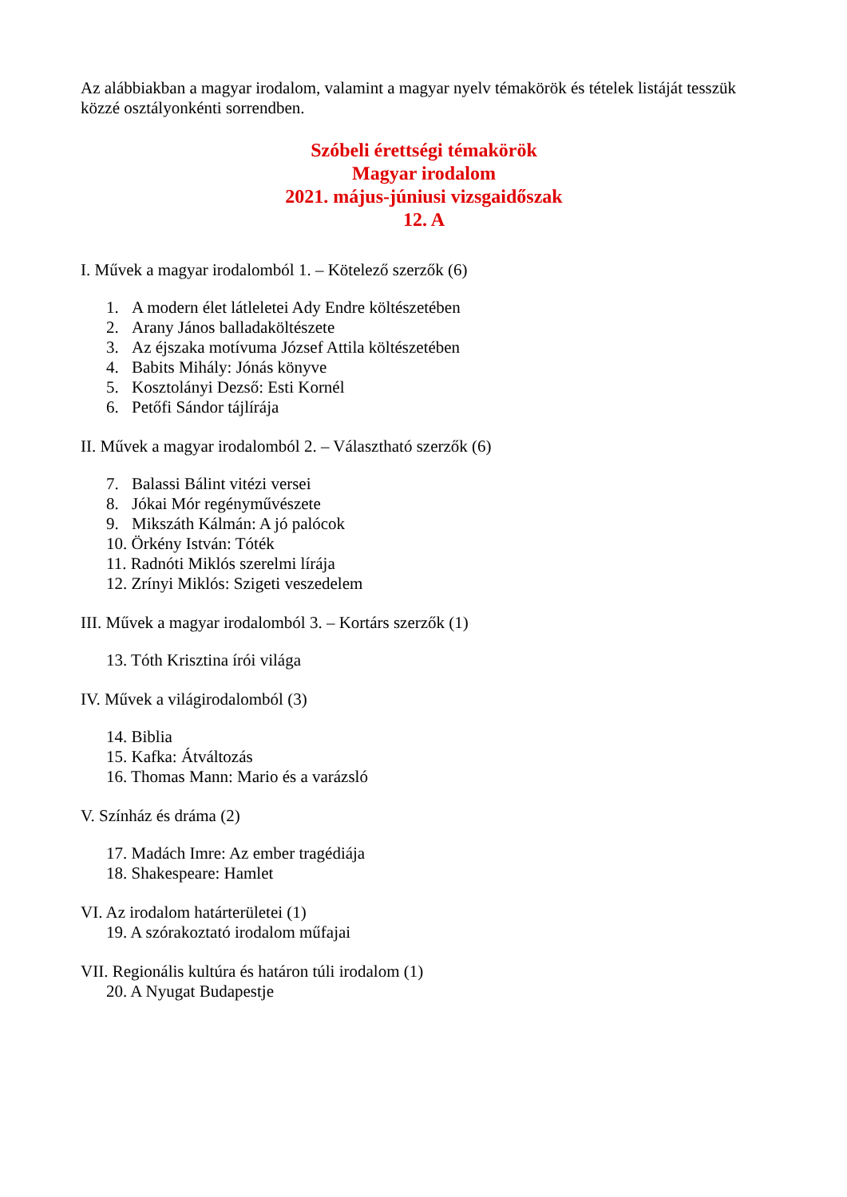Az alábbiakban a magyar irodalom, valamint a magyar nyelv témakörök és tételek listáját tesszük közzé osztályonkénti sorrendben.
Szóbeli érettségi témakörök
Magyar irodalom
2021. május-júniusi vizsgaidőszak
12. A
I. Művek a magyar irodalomból 1. – Kötelező szerzők (6)
1. A modern élet látleletei Ady Endre költészetében
2. Arany János balladaköltészete
3. Az éjszaka motívuma József Attila költészetében
4. Babits Mihály: Jónás könyve
5. Kosztolányi Dezső: Esti Kornél
6. Petőfi Sándor tájlírája
II. Művek a magyar irodalomból 2. – Választható szerzők (6)
7. Balassi Bálint vitézi versei
8. Jókai Mór regényművészete
9. Mikszáth Kálmán: A jó palócok
10. Örkény István: Tóték
11. Radnóti Miklós szerelmi lírája
12. Zrínyi Miklós: Szigeti veszedelem
III. Művek a magyar irodalomból 3. – Kortárs szerzők (1)
13. Tóth Krisztina írói világa
IV. Művek a világirodalomból (3)
14. Biblia
15. Kafka: Átváltozás
16. Thomas Mann: Mario és a varázsló
V. Színház és dráma (2)
17. Madách Imre: Az ember tragédiája
18. Shakespeare: Hamlet
VI. Az irodalom határterületei (1)
19. A szórakoztató irodalom műfajai
VII. Regionális kultúra és határon túli irodalom (1)
20. A Nyugat Budapestje